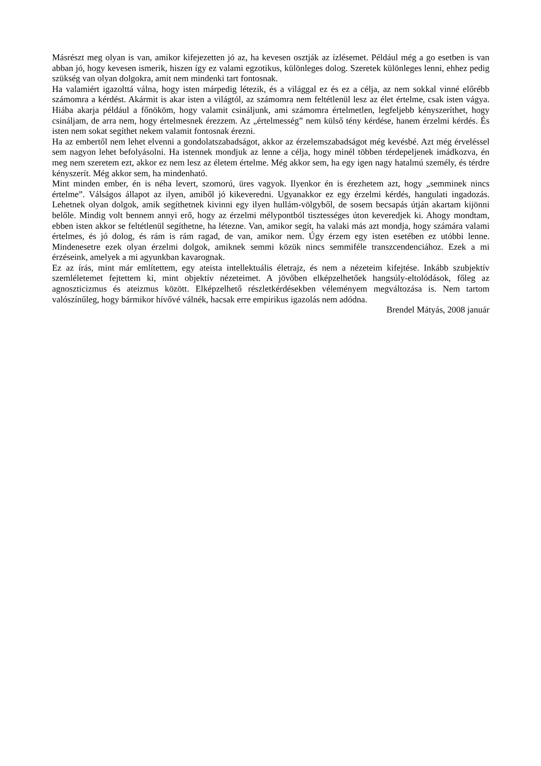Másrészt meg olyan is van, amikor kifejezetten jó az, ha kevesen osztják az ízlésemet. Például még a go esetben is van abban jó, hogy kevesen ismerik, hiszen így ez valami egzotikus, különleges dolog. Szeretek különleges lenni, ehhez pedig szükség van olyan dolgokra, amit nem mindenki tart fontosnak.
Ha valamiért igazolttá válna, hogy isten márpedig létezik, és a világgal ez és ez a célja, az nem sokkal vinné előrébb számomra a kérdést. Akármit is akar isten a világtól, az számomra nem feltétlenül lesz az élet értelme, csak isten vágya. Hiába akarja például a főnököm, hogy valamit csináljunk, ami számomra értelmetlen, legfeljebb kényszeríthet, hogy csináljam, de arra nem, hogy értelmesnek érezzem. Az „értelmesség” nem külső tény kérdése, hanem érzelmi kérdés. És isten nem sokat segíthet nekem valamit fontosnak érezni.
Ha az embertől nem lehet elvenni a gondolatszabadságot, akkor az érzelemszabadságot még kevésbé. Azt még érveléssel sem nagyon lehet befolyásolni. Ha istennek mondjuk az lenne a célja, hogy minél többen térdepeljenek imádkozva, én meg nem szeretem ezt, akkor ez nem lesz az életem értelme. Még akkor sem, ha egy igen nagy hatalmú személy, és térdre kényszerít. Még akkor sem, ha mindenható.
Mint minden ember, én is néha levert, szomorú, üres vagyok. Ilyenkor én is érezhetem azt, hogy „semminek nincs értelme”. Válságos állapot az ilyen, amiből jó kikeveredni. Ugyanakkor ez egy érzelmi kérdés, hangulati ingadozás. Lehetnek olyan dolgok, amik segíthetnek kivinni egy ilyen hullám-völgyből, de sosem becsapás útján akartam kijönni belőle. Mindig volt bennem annyi erő, hogy az érzelmi mélypontból tisztességes úton keveredjek ki. Ahogy mondtam, ebben isten akkor se feltétlenül segíthetne, ha létezne. Van, amikor segít, ha valaki más azt mondja, hogy számára valami értelmes, és jó dolog, és rám is rám ragad, de van, amikor nem. Úgy érzem egy isten esetében ez utóbbi lenne. Mindenesetre ezek olyan érzelmi dolgok, amiknek semmi közük nincs semmiféle transzcendenciához. Ezek a mi érzéseink, amelyek a mi agyunkban kavarognak.
Ez az írás, mint már említettem, egy ateista intellektuális életrajz, és nem a nézeteim kifejtése. Inkább szubjektív szemléletemet fejtettem ki, mint objektív nézeteimet. A jövőben elképzelhetőek hangsúly-eltolódások, főleg az agnoszticizmus és ateizmus között. Elképzelhető részletkérdésekben véleményem megváltozása is. Nem tartom valószínűleg, hogy bármikor hívővé válnék, hacsak erre empirikus igazolás nem adódna.
Brendel Mátyás, 2008 január